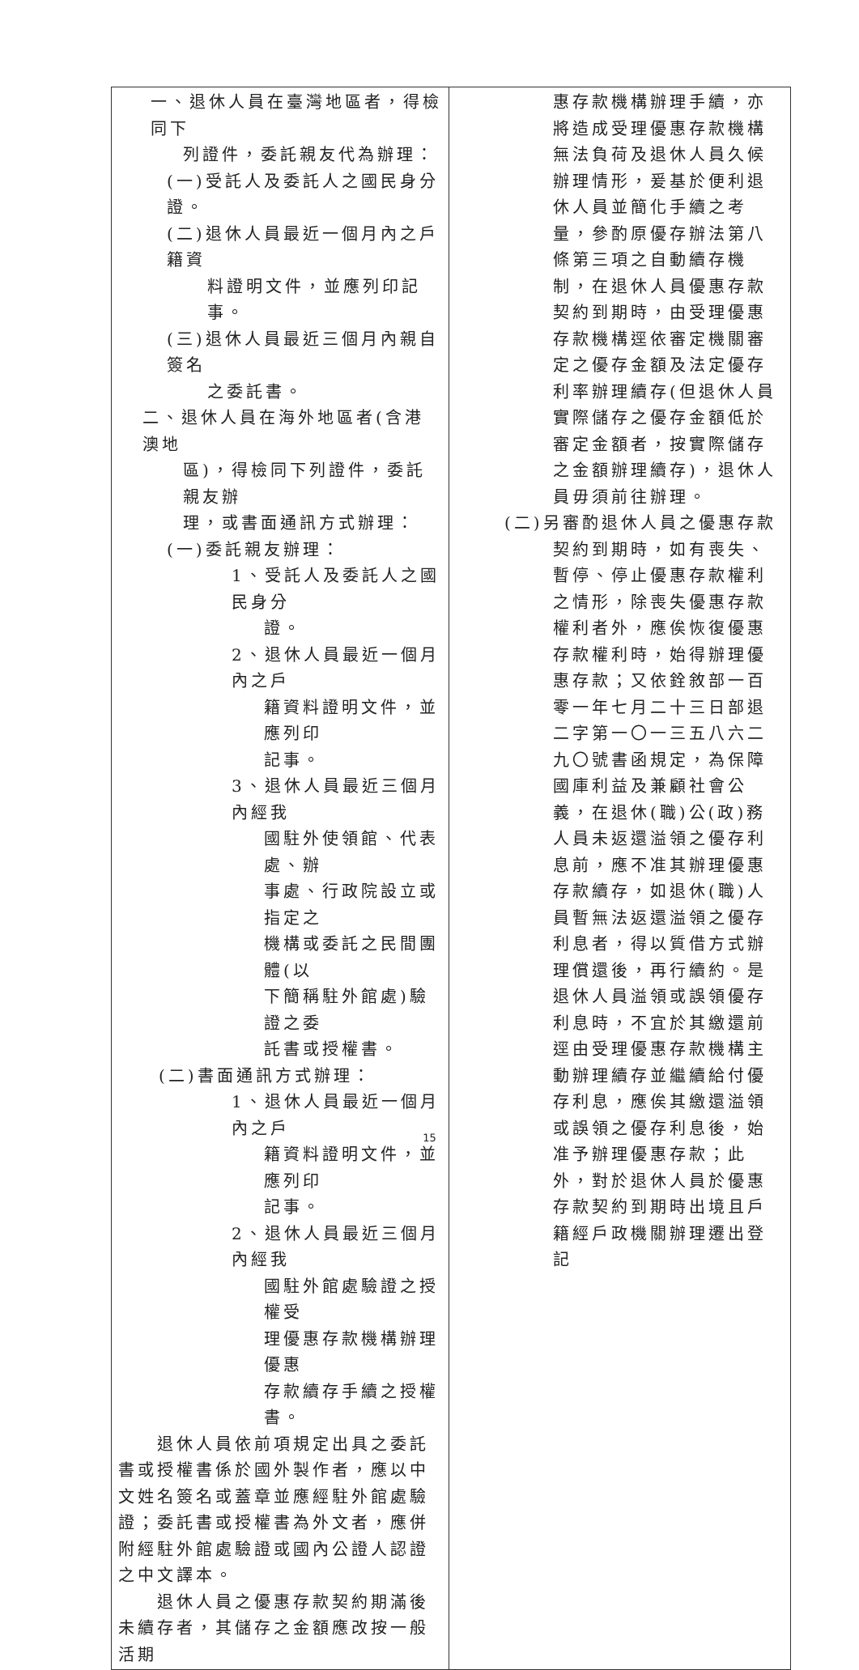| 一、退休人員在臺灣地區者，得檢同下 列證件，委託親友代為辦理： (一)受託人及委託人之國民身分證。 (二)退休人員最近一個月內之戶籍資 料證明文件，並應列印記事。 (三)退休人員最近三個月內親自簽名 之委託書。 二、退休人員在海外地區者(含港澳地 區)，得檢同下列證件，委託親友辦 理，或書面通訊方式辦理： (一)委託親友辦理： 1、受託人及委託人之國民身分 證。 2、退休人員最近一個月內之戶 籍資料證明文件，並應列印 記事。 3、退休人員最近三個月內經我 國駐外使領館、代表處、辦 事處、行政院設立或指定之 機構或委託之民間團體(以 下簡稱駐外館處)驗證之委 託書或授權書。 (二)書面通訊方式辦理： 1、退休人員最近一個月內之戶 籍資料證明文件，並應列印 記事。 2、退休人員最近三個月內經我 國駐外館處驗證之授權受 理優惠存款機構辦理優惠 存款續存手續之授權書。 退休人員依前項規定出具之委託書或授權書係於國外製作者，應以中文姓名簽名或蓋章並應經駐外館處驗證；委託書或授權書為外文者，應併附經駐外館處驗證或國內公證人認證之中文譯本。 退休人員之優惠存款契約期滿後未續存者，其儲存之金額應改按一般活期 | 惠存款機構辦理手續，亦將造成受理優惠存款機構無法負荷及退休人員久候辦理情形，爰基於便利退休人員並簡化手續之考量，參酌原優存辦法第八條第三項之自動續存機制，在退休人員優惠存款契約到期時，由受理優惠存款機構逕依審定機關審定之優存金額及法定優存利率辦理續存(但退休人員實際儲存之優存金額低於審定金額者，按實際儲存之金額辦理續存)，退休人員毋須前往辦理。 (二)另審酌退休人員之優惠存款契約到期時，如有喪失、暫停、停止優惠存款權利之情形，除喪失優惠存款權利者外，應俟恢復優惠存款權利時，始得辦理優惠存款；又依銓敘部一百零一年七月二十三日部退二字第一〇一三五八六二九〇號書函規定，為保障國庫利益及兼顧社會公義，在退休(職)公(政)務人員未返還溢領之優存利息前，應不准其辦理優惠存款續存，如退休(職)人員暫無法返還溢領之優存利息者，得以質借方式辦理償還後，再行續約。是退休人員溢領或誤領優存利息時，不宜於其繳還前逕由受理優惠存款機構主動辦理續存並繼續給付優存利息，應俟其繳還溢領或誤領之優存利息後，始准予辦理優惠存款；此外，對於退休人員於優惠存款契約到期時出境且戶籍經戶政機關辦理遷出登記 |
15